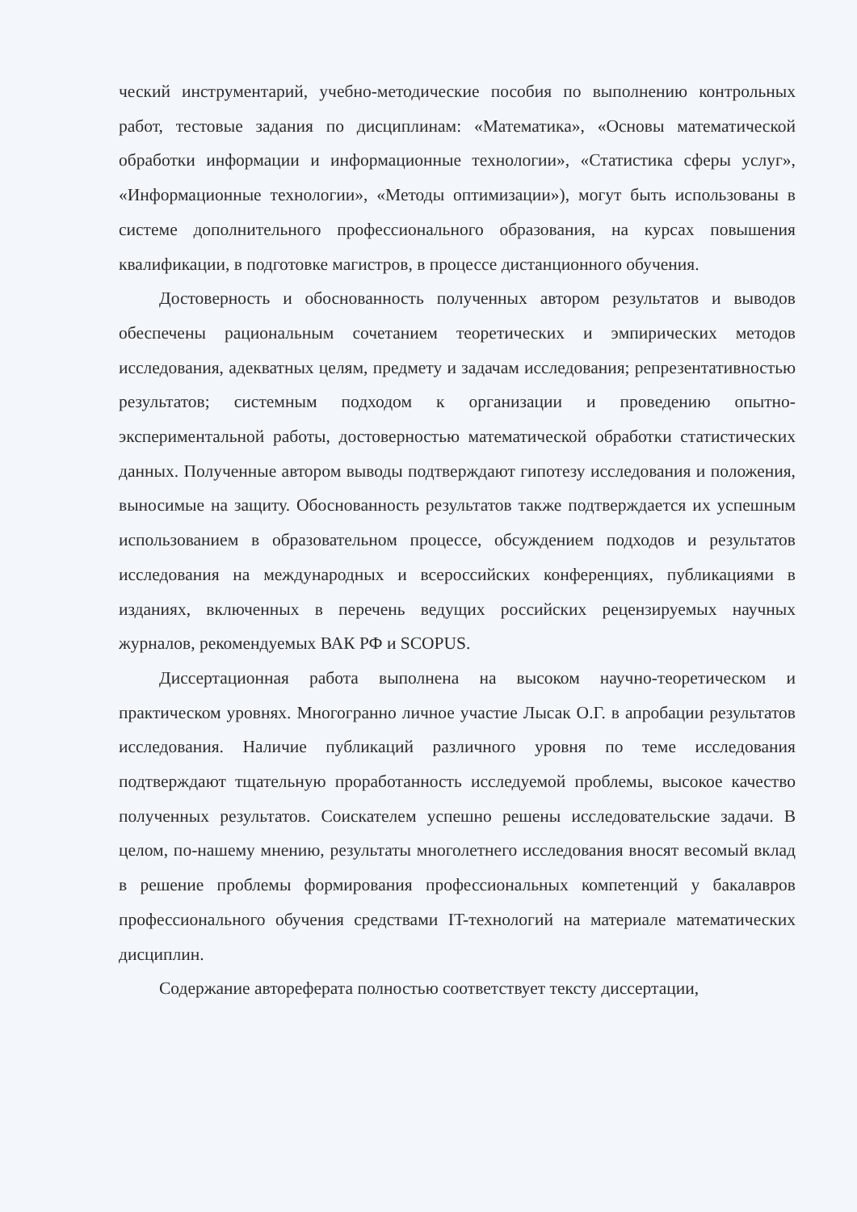ческий инструментарий, учебно-методические пособия по выполнению контрольных работ, тестовые задания по дисциплинам: «Математика», «Основы математической обработки информации и информационные технологии», «Статистика сферы услуг», «Информационные технологии», «Методы оптимизации»), могут быть использованы в системе дополнительного профессионального образования, на курсах повышения квалификации, в подготовке магистров, в процессе дистанционного обучения.
Достоверность и обоснованность полученных автором результатов и выводов обеспечены рациональным сочетанием теоретических и эмпирических методов исследования, адекватных целям, предмету и задачам исследования; репрезентативностью результатов; системным подходом к организации и проведению опытно-экспериментальной работы, достоверностью математической обработки статистических данных. Полученные автором выводы подтверждают гипотезу исследования и положения, выносимые на защиту. Обоснованность результатов также подтверждается их успешным использованием в образовательном процессе, обсуждением подходов и результатов исследования на международных и всероссийских конференциях, публикациями в изданиях, включенных в перечень ведущих российских рецензируемых научных журналов, рекомендуемых ВАК РФ и SCOPUS.
Диссертационная работа выполнена на высоком научно-теоретическом и практическом уровнях. Многогранно личное участие Лысак О.Г. в апробации результатов исследования. Наличие публикаций различного уровня по теме исследования подтверждают тщательную проработанность исследуемой проблемы, высокое качество полученных результатов. Соискателем успешно решены исследовательские задачи. В целом, по-нашему мнению, результаты многолетнего исследования вносят весомый вклад в решение проблемы формирования профессиональных компетенций у бакалавров профессионального обучения средствами IT-технологий на материале математических дисциплин.
Содержание автореферата полностью соответствует тексту диссертации,